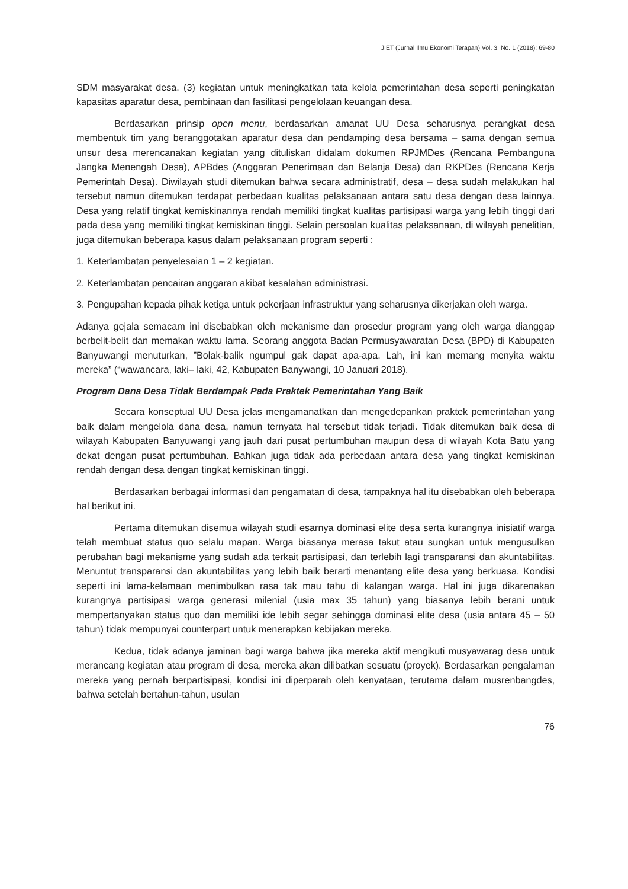JIET (Jurnal Ilmu Ekonomi Terapan) Vol. 3, No. 1 (2018): 69-80
SDM masyarakat desa. (3) kegiatan untuk meningkatkan tata kelola pemerintahan desa seperti peningkatan kapasitas aparatur desa, pembinaan dan fasilitasi pengelolaan keuangan desa.
Berdasarkan prinsip open menu, berdasarkan amanat UU Desa seharusnya perangkat desa membentuk tim yang beranggotakan aparatur desa dan pendamping desa bersama – sama dengan semua unsur desa merencanakan kegiatan yang dituliskan didalam dokumen RPJMDes (Rencana Pembanguna Jangka Menengah Desa), APBdes (Anggaran Penerimaan dan Belanja Desa) dan RKPDes (Rencana Kerja Pemerintah Desa). Diwilayah studi ditemukan bahwa secara administratif, desa – desa sudah melakukan hal tersebut namun ditemukan terdapat perbedaan kualitas pelaksanaan antara satu desa dengan desa lainnya. Desa yang relatif tingkat kemiskinannya rendah memiliki tingkat kualitas partisipasi warga yang lebih tinggi dari pada desa yang memiliki tingkat kemiskinan tinggi. Selain persoalan kualitas pelaksanaan, di wilayah penelitian, juga ditemukan beberapa kasus dalam pelaksanaan program seperti :
1. Keterlambatan penyelesaian 1 – 2 kegiatan.
2. Keterlambatan pencairan anggaran akibat kesalahan administrasi.
3. Pengupahan kepada pihak ketiga untuk pekerjaan infrastruktur yang seharusnya dikerjakan oleh warga.
Adanya gejala semacam ini disebabkan oleh mekanisme dan prosedur program yang oleh warga dianggap berbelit-belit dan memakan waktu lama. Seorang anggota Badan Permusyawaratan Desa (BPD) di Kabupaten Banyuwangi menuturkan, ”Bolak-balik ngumpul gak dapat apa-apa. Lah, ini kan memang menyita waktu mereka” (“wawancara, laki– laki, 42, Kabupaten Banywangi, 10 Januari 2018).
Program Dana Desa Tidak Berdampak Pada Praktek Pemerintahan Yang Baik
Secara konseptual UU Desa jelas mengamanatkan dan mengedepankan praktek pemerintahan yang baik dalam mengelola dana desa, namun ternyata hal tersebut tidak terjadi. Tidak ditemukan baik desa di wilayah Kabupaten Banyuwangi yang jauh dari pusat pertumbuhan maupun desa di wilayah Kota Batu yang dekat dengan pusat pertumbuhan. Bahkan juga tidak ada perbedaan antara desa yang tingkat kemiskinan rendah dengan desa dengan tingkat kemiskinan tinggi.
Berdasarkan berbagai informasi dan pengamatan di desa, tampaknya hal itu disebabkan oleh beberapa hal berikut ini.
Pertama ditemukan disemua wilayah studi esarnya dominasi elite desa serta kurangnya inisiatif warga telah membuat status quo selalu mapan. Warga biasanya merasa takut atau sungkan untuk mengusulkan perubahan bagi mekanisme yang sudah ada terkait partisipasi, dan terlebih lagi transparansi dan akuntabilitas. Menuntut transparansi dan akuntabilitas yang lebih baik berarti menantang elite desa yang berkuasa. Kondisi seperti ini lama-kelamaan menimbulkan rasa tak mau tahu di kalangan warga. Hal ini juga dikarenakan kurangnya partisipasi warga generasi milenial (usia max 35 tahun) yang biasanya lebih berani untuk mempertanyakan status quo dan memiliki ide lebih segar sehingga dominasi elite desa (usia antara 45 – 50 tahun) tidak mempunyai counterpart untuk menerapkan kebijakan mereka.
Kedua, tidak adanya jaminan bagi warga bahwa jika mereka aktif mengikuti musyawarag desa untuk merancang kegiatan atau program di desa, mereka akan dilibatkan sesuatu (proyek). Berdasarkan pengalaman mereka yang pernah berpartisipasi, kondisi ini diperparah oleh kenyataan, terutama dalam musrenbangdes, bahwa setelah bertahun-tahun, usulan
76